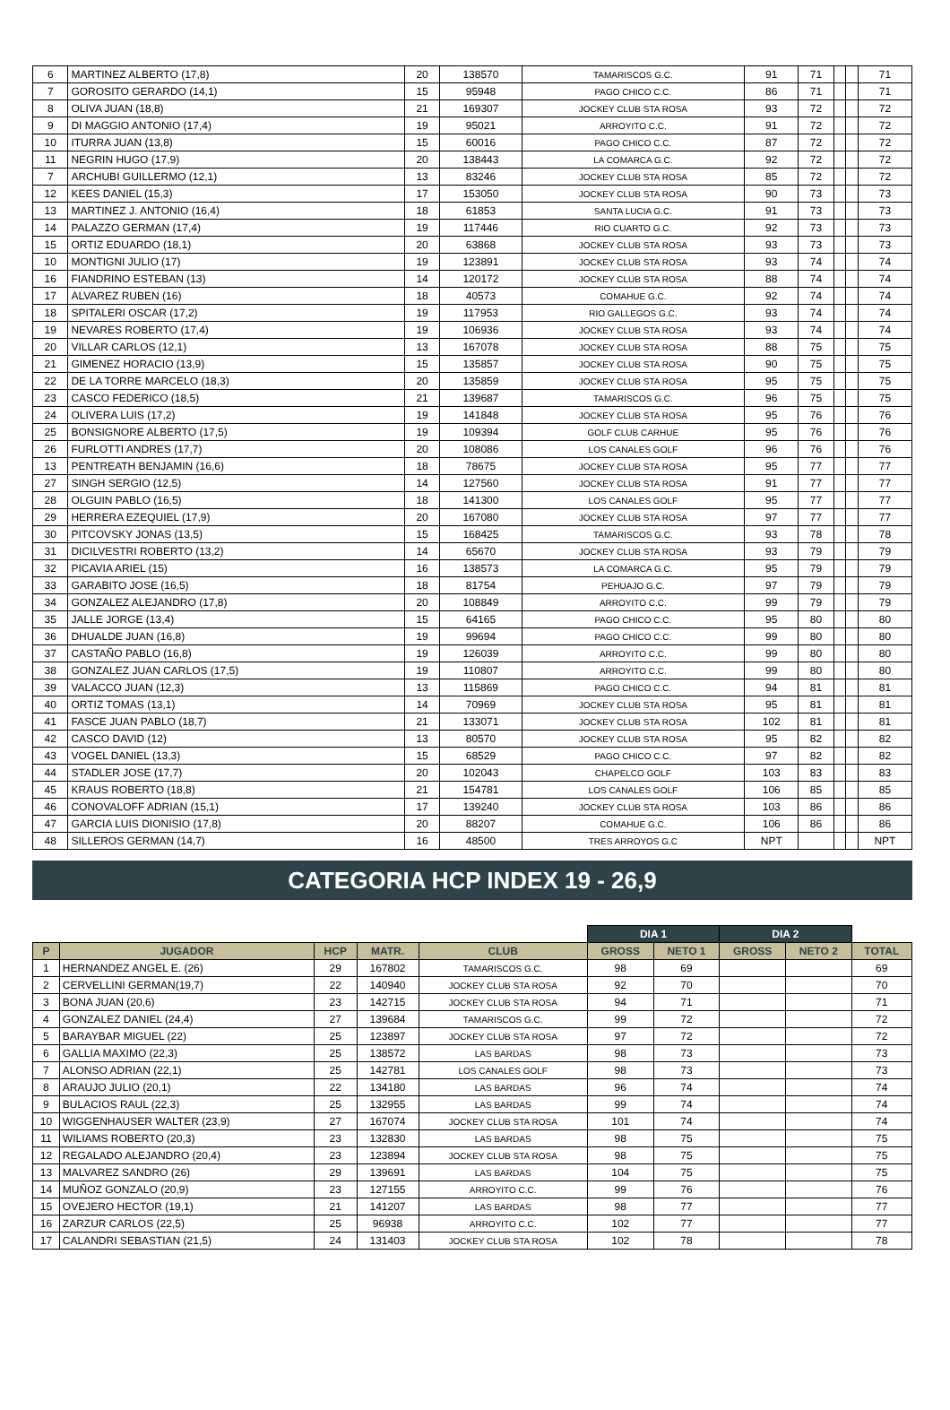| 6 | MARTINEZ ALBERTO (17,8) | 20 | 138570 | TAMARISCOS G.C. | 91 | 71 | | | 71 |
| 7 | GOROSITO GERARDO (14,1) | 15 | 95948 | PAGO CHICO C.C. | 86 | 71 | | | 71 |
| 8 | OLIVA JUAN (18,8) | 21 | 169307 | JOCKEY CLUB STA ROSA | 93 | 72 | | | 72 |
| 9 | DI MAGGIO ANTONIO (17,4) | 19 | 95021 | ARROYITO C.C. | 91 | 72 | | | 72 |
| 10 | ITURRA JUAN (13,8) | 15 | 60016 | PAGO CHICO C.C. | 87 | 72 | | | 72 |
| 11 | NEGRIN HUGO (17,9) | 20 | 138443 | LA COMARCA G.C. | 92 | 72 | | | 72 |
| 7 | ARCHUBI GUILLERMO (12,1) | 13 | 83246 | JOCKEY CLUB STA ROSA | 85 | 72 | | | 72 |
| 12 | KEES DANIEL (15,3) | 17 | 153050 | JOCKEY CLUB STA ROSA | 90 | 73 | | | 73 |
| 13 | MARTINEZ J. ANTONIO (16,4) | 18 | 61853 | SANTA LUCIA G.C. | 91 | 73 | | | 73 |
| 14 | PALAZZO GERMAN (17,4) | 19 | 117446 | RIO CUARTO G.C. | 92 | 73 | | | 73 |
| 15 | ORTIZ EDUARDO (18,1) | 20 | 63868 | JOCKEY CLUB STA ROSA | 93 | 73 | | | 73 |
| 10 | MONTIGNI JULIO (17) | 19 | 123891 | JOCKEY CLUB STA ROSA | 93 | 74 | | | 74 |
| 16 | FIANDRINO ESTEBAN (13) | 14 | 120172 | JOCKEY CLUB STA ROSA | 88 | 74 | | | 74 |
| 17 | ALVAREZ RUBEN (16) | 18 | 40573 | COMAHUE G.C. | 92 | 74 | | | 74 |
| 18 | SPITALERI OSCAR (17,2) | 19 | 117953 | RIO GALLEGOS G.C. | 93 | 74 | | | 74 |
| 19 | NEVARES ROBERTO (17,4) | 19 | 106936 | JOCKEY CLUB STA ROSA | 93 | 74 | | | 74 |
| 20 | VILLAR CARLOS (12,1) | 13 | 167078 | JOCKEY CLUB STA ROSA | 88 | 75 | | | 75 |
| 21 | GIMENEZ HORACIO (13,9) | 15 | 135857 | JOCKEY CLUB STA ROSA | 90 | 75 | | | 75 |
| 22 | DE LA TORRE MARCELO (18,3) | 20 | 135859 | JOCKEY CLUB STA ROSA | 95 | 75 | | | 75 |
| 23 | CASCO FEDERICO (18,5) | 21 | 139687 | TAMARISCOS G.C. | 96 | 75 | | | 75 |
| 24 | OLIVERA LUIS (17,2) | 19 | 141848 | JOCKEY CLUB STA ROSA | 95 | 76 | | | 76 |
| 25 | BONSIGNORE ALBERTO (17,5) | 19 | 109394 | GOLF CLUB CARHUE | 95 | 76 | | | 76 |
| 26 | FURLOTTI ANDRES (17,7) | 20 | 108086 | LOS CANALES GOLF | 96 | 76 | | | 76 |
| 13 | PENTREATH BENJAMIN (16,6) | 18 | 78675 | JOCKEY CLUB STA ROSA | 95 | 77 | | | 77 |
| 27 | SINGH SERGIO (12,5) | 14 | 127560 | JOCKEY CLUB STA ROSA | 91 | 77 | | | 77 |
| 28 | OLGUIN PABLO (16,5) | 18 | 141300 | LOS CANALES GOLF | 95 | 77 | | | 77 |
| 29 | HERRERA EZEQUIEL (17,9) | 20 | 167080 | JOCKEY CLUB STA ROSA | 97 | 77 | | | 77 |
| 30 | PITCOVSKY JONAS (13,5) | 15 | 168425 | TAMARISCOS G.C. | 93 | 78 | | | 78 |
| 31 | DICILVESTRI ROBERTO (13,2) | 14 | 65670 | JOCKEY CLUB STA ROSA | 93 | 79 | | | 79 |
| 32 | PICAVIA ARIEL (15) | 16 | 138573 | LA COMARCA G.C. | 95 | 79 | | | 79 |
| 33 | GARABITO JOSE (16,5) | 18 | 81754 | PEHUAJO G.C. | 97 | 79 | | | 79 |
| 34 | GONZALEZ ALEJANDRO (17,8) | 20 | 108849 | ARROYITO C.C. | 99 | 79 | | | 79 |
| 35 | JALLE JORGE (13,4) | 15 | 64165 | PAGO CHICO C.C. | 95 | 80 | | | 80 |
| 36 | DHUALDE JUAN (16,8) | 19 | 99694 | PAGO CHICO C.C. | 99 | 80 | | | 80 |
| 37 | CASTAÑO PABLO (16,8) | 19 | 126039 | ARROYITO C.C. | 99 | 80 | | | 80 |
| 38 | GONZALEZ JUAN CARLOS (17,5) | 19 | 110807 | ARROYITO C.C. | 99 | 80 | | | 80 |
| 39 | VALACCO JUAN (12,3) | 13 | 115869 | PAGO CHICO C.C. | 94 | 81 | | | 81 |
| 40 | ORTIZ TOMAS (13,1) | 14 | 70969 | JOCKEY CLUB STA ROSA | 95 | 81 | | | 81 |
| 41 | FASCE JUAN PABLO (18,7) | 21 | 133071 | JOCKEY CLUB STA ROSA | 102 | 81 | | | 81 |
| 42 | CASCO DAVID (12) | 13 | 80570 | JOCKEY CLUB STA ROSA | 95 | 82 | | | 82 |
| 43 | VOGEL DANIEL (13,3) | 15 | 68529 | PAGO CHICO C.C. | 97 | 82 | | | 82 |
| 44 | STADLER JOSE (17,7) | 20 | 102043 | CHAPELCO GOLF | 103 | 83 | | | 83 |
| 45 | KRAUS ROBERTO (18,8) | 21 | 154781 | LOS CANALES GOLF | 106 | 85 | | | 85 |
| 46 | CONOVALOFF ADRIAN (15,1) | 17 | 139240 | JOCKEY CLUB STA ROSA | 103 | 86 | | | 86 |
| 47 | GARCIA LUIS DIONISIO (17,8) | 20 | 88207 | COMAHUE G.C. | 106 | 86 | | | 86 |
| 48 | SILLEROS GERMAN (14,7) | 16 | 48500 | TRES ARROYOS G.C | NPT | | | | NPT |
CATEGORIA HCP INDEX 19 - 26,9
| | | | | | DIA 1 | | DIA 2 | | |
| --- | --- | --- | --- | --- | --- | --- | --- | --- | --- |
| P | JUGADOR | HCP | MATR. | CLUB | GROSS | NETO 1 | GROSS | NETO 2 | TOTAL |
| 1 | HERNANDEZ ANGEL E. (26) | 29 | 167802 | TAMARISCOS G.C. | 98 | 69 | | | 69 |
| 2 | CERVELLINI GERMAN(19,7) | 22 | 140940 | JOCKEY CLUB STA ROSA | 92 | 70 | | | 70 |
| 3 | BONA JUAN (20,6) | 23 | 142715 | JOCKEY CLUB STA ROSA | 94 | 71 | | | 71 |
| 4 | GONZALEZ DANIEL (24,4) | 27 | 139684 | TAMARISCOS G.C. | 99 | 72 | | | 72 |
| 5 | BARAYBAR MIGUEL (22) | 25 | 123897 | JOCKEY CLUB STA ROSA | 97 | 72 | | | 72 |
| 6 | GALLIA MAXIMO (22,3) | 25 | 138572 | LAS BARDAS | 98 | 73 | | | 73 |
| 7 | ALONSO ADRIAN (22,1) | 25 | 142781 | LOS CANALES GOLF | 98 | 73 | | | 73 |
| 8 | ARAUJO JULIO (20,1) | 22 | 134180 | LAS BARDAS | 96 | 74 | | | 74 |
| 9 | BULACIOS RAUL (22,3) | 25 | 132955 | LAS BARDAS | 99 | 74 | | | 74 |
| 10 | WIGGENHAUSER WALTER (23,9) | 27 | 167074 | JOCKEY CLUB STA ROSA | 101 | 74 | | | 74 |
| 11 | WILIAMS ROBERTO (20,3) | 23 | 132830 | LAS BARDAS | 98 | 75 | | | 75 |
| 12 | REGALADO ALEJANDRO (20,4) | 23 | 123894 | JOCKEY CLUB STA ROSA | 98 | 75 | | | 75 |
| 13 | MALVAREZ SANDRO (26) | 29 | 139691 | LAS BARDAS | 104 | 75 | | | 75 |
| 14 | MUÑOZ GONZALO (20,9) | 23 | 127155 | ARROYITO C.C. | 99 | 76 | | | 76 |
| 15 | OVEJERO HECTOR (19,1) | 21 | 141207 | LAS BARDAS | 98 | 77 | | | 77 |
| 16 | ZARZUR CARLOS (22,5) | 25 | 96938 | ARROYITO C.C. | 102 | 77 | | | 77 |
| 17 | CALANDRI SEBASTIAN (21,5) | 24 | 131403 | JOCKEY CLUB STA ROSA | 102 | 78 | | | 78 |